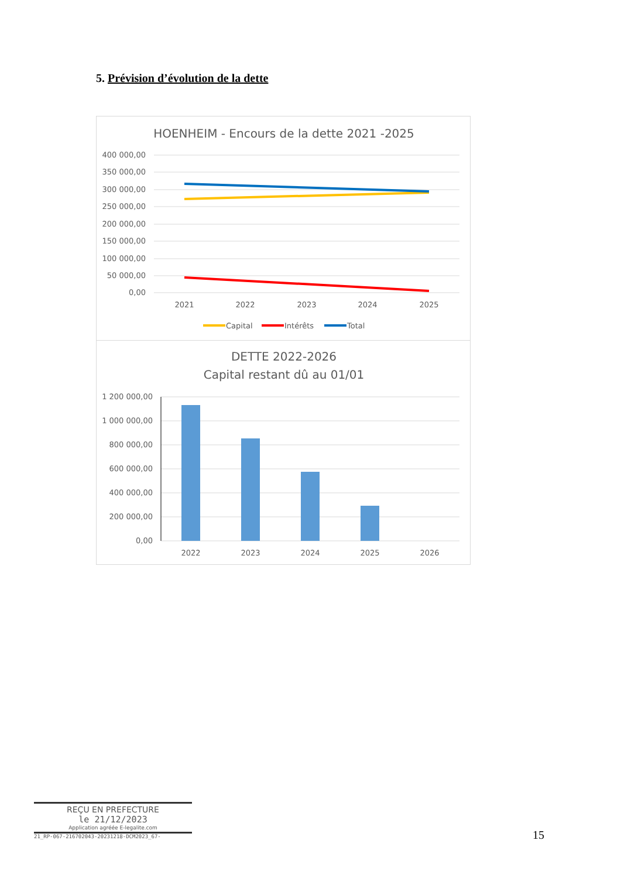5. Prévision d’évolution de la dette
HOENHEIM - Encours de la dette 2021 -2025
400 000,00
350 000,00
300 000,00
250 000,00
200 000,00
150 000,00
100 000,00
50 000,00
0,00
2021
2022
2023
2024
2025
Capital
Intérêts
Total
DETTE 2022-2026
Capital restant dû au 01/01
1 200 000,00
1 000 000,00
800 000,00
600 000,00
400 000,00
200 000,00
0,00
2022
2023
2024
2025
2026
REÇU EN PREFECTURE
le 21/12/2023
Application agréée E-legalite.com
21_RP-067-216702043-20231218-DCM2023_67-
15